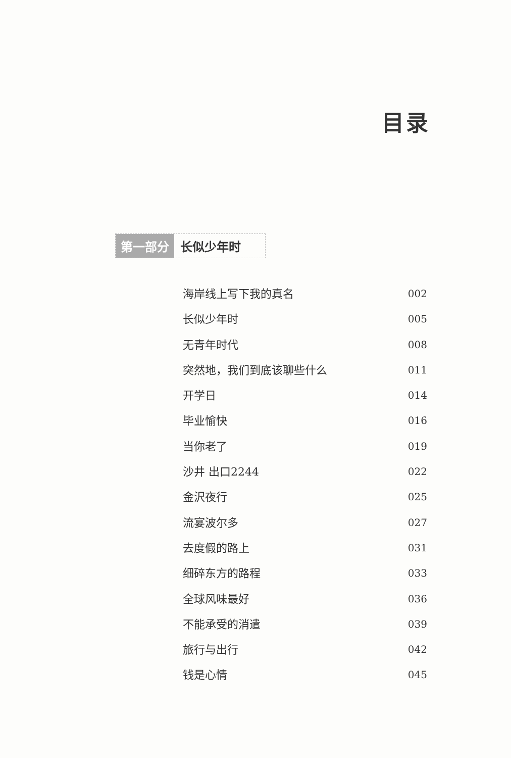目录
第一部分 长似少年时
海岸线上写下我的真名 002
长似少年时 005
无青年时代 008
突然地，我们到底该聊些什么 011
开学日 014
毕业愉快 016
当你老了 019
沙井 出口2244 022
金沢夜行 025
流宴波尔多 027
去度假的路上 031
细碎东方的路程 033
全球风味最好 036
不能承受的消遣 039
旅行与出行 042
钱是心情 045